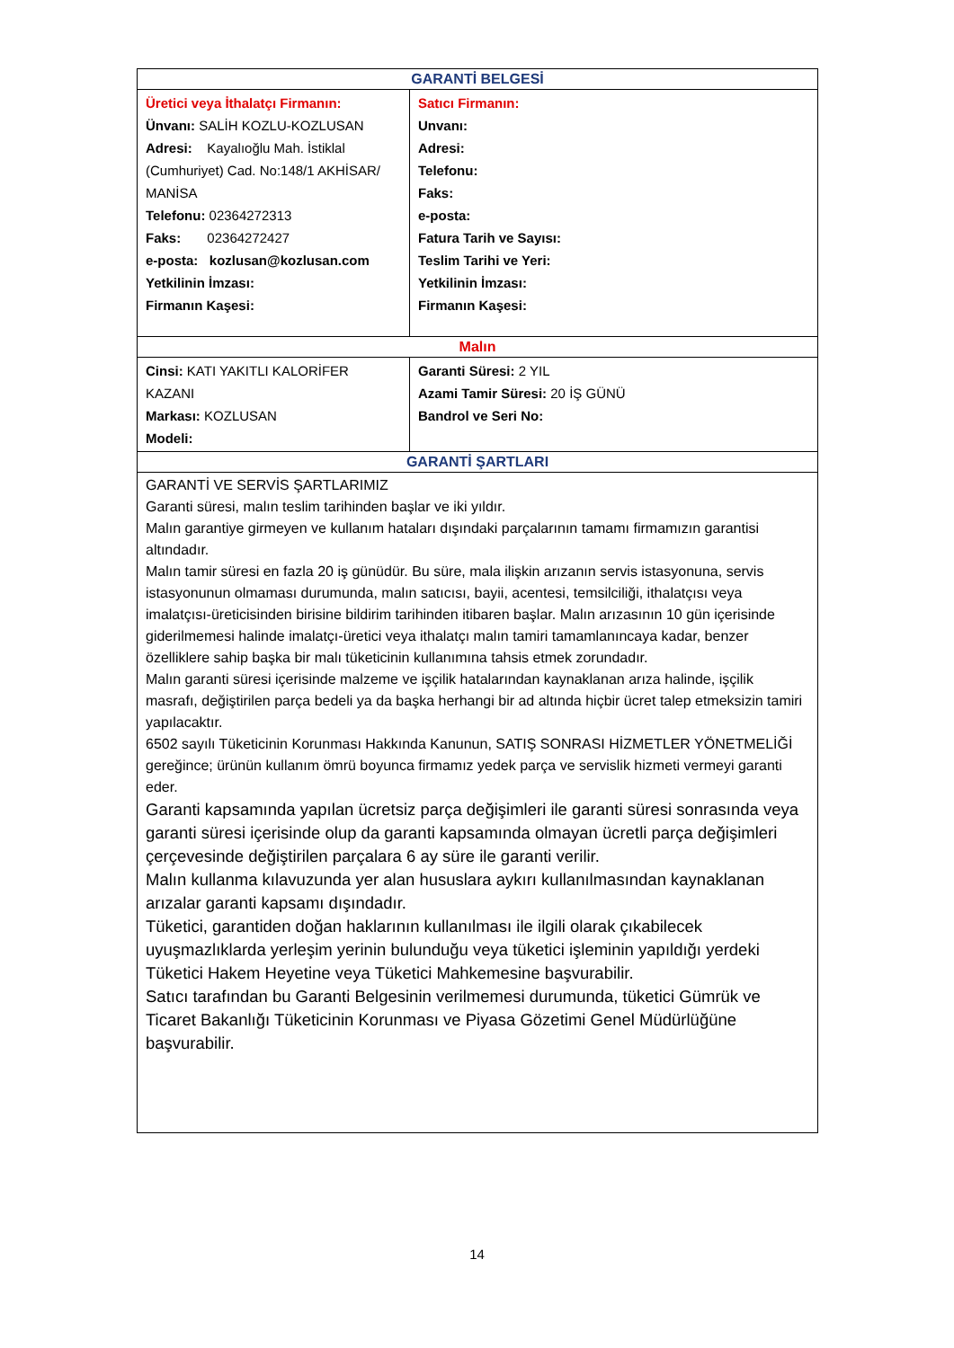| GARANTİ BELGESİ | |
| --- | --- |
| Üretici veya İthalatçı Firmanın: Ünvanı: SALİH KOZLU-KOZLUSAN Adresi: Kayalıoğlu Mah. İstiklal (Cumhuriyet) Cad. No:148/1 AKHİSAR/ MANİSA Telefonu: 02364272313 Faks: 02364272427 e-posta: kozlusan@kozlusan.com Yetkilinin İmzası: Firmanın Kaşesi: | Satıcı Firmanın: Unvanı: Adresi: Telefonu: Faks: e-posta: Fatura Tarih ve Sayısı: Teslim Tarihi ve Yeri: Yetkilinin İmzası: Firmanın Kaşesi: |
| Malın | |
| Cinsi: KATI YAKITLI KALORİFER KAZANI Markası: KOZLUSAN Modeli: | Garanti Süresi: 2 YIL Azami Tamir Süresi: 20 İŞ GÜNÜ Bandrol ve Seri No: |
| GARANTİ ŞARTLARI | |
| GARANTİ VE SERVİS ŞARTLARIMIZ Garanti süresi, malın teslim tarihinden başlar ve iki yıldır. Malın garantiye girmeyen ve kullanım hataları dışındaki parçalarının tamamı firmamızın garantisi altındadır. Malın tamir süresi en fazla 20 iş günüdür. Bu süre, mala ilişkin arızanın servis istasyonuna, servis istasyonunun olmaması durumunda, malın satıcısı, bayii, acentesi, temsilciliği, ithalatçısı veya imalatçısı-üreticisinden birisine bildirim tarihinden itibaren başlar. Malın arızasının 10 gün içerisinde giderilmemesi halinde imalatçı-üretici veya ithalatçı malın tamiri tamamlanıncaya kadar, benzer özelliklere sahip başka bir malı tüketicinin kullanımına tahsis etmek zorundadır. Malın garanti süresi içerisinde malzeme ve işçilik hatalarından kaynaklanan arıza halinde, işçilik masrafı, değiştirilen parça bedeli ya da başka herhangi bir ad altında hiçbir ücret talep etmeksizin tamiri yapılacaktır. 6502 sayılı Tüketicinin Korunması Hakkında Kanunun, SATIŞ SONRASI HİZMETLER YÖNETMELİĞİ gereğince; ürünün kullanım ömrü boyunca firmamız yedek parça ve servislik hizmeti vermeyi garanti eder. Garanti kapsamında yapılan ücretsiz parça değişimleri ile garanti süresi sonrasında veya garanti süresi içerisinde olup da garanti kapsamında olmayan ücretli parça değişimleri çerçevesinde değiştirilen parçalara 6 ay süre ile garanti verilir. Malın kullanma kılavuzunda yer alan hususlara aykırı kullanılmasından kaynaklanan arızalar garanti kapsamı dışındadır. Tüketici, garantiden doğan haklarının kullanılması ile ilgili olarak çıkabilecek uyuşmazlıklarda yerleşim yerinin bulunduğu veya tüketici işleminin yapıldığı yerdeki Tüketici Hakem Heyetine veya Tüketici Mahkemesine başvurabilir. Satıcı tarafından bu Garanti Belgesinin verilmemesi durumunda, tüketici Gümrük ve Ticaret Bakanlığı Tüketicinin Korunması ve Piyasa Gözetimi Genel Müdürlüğüne başvurabilir. | |
14